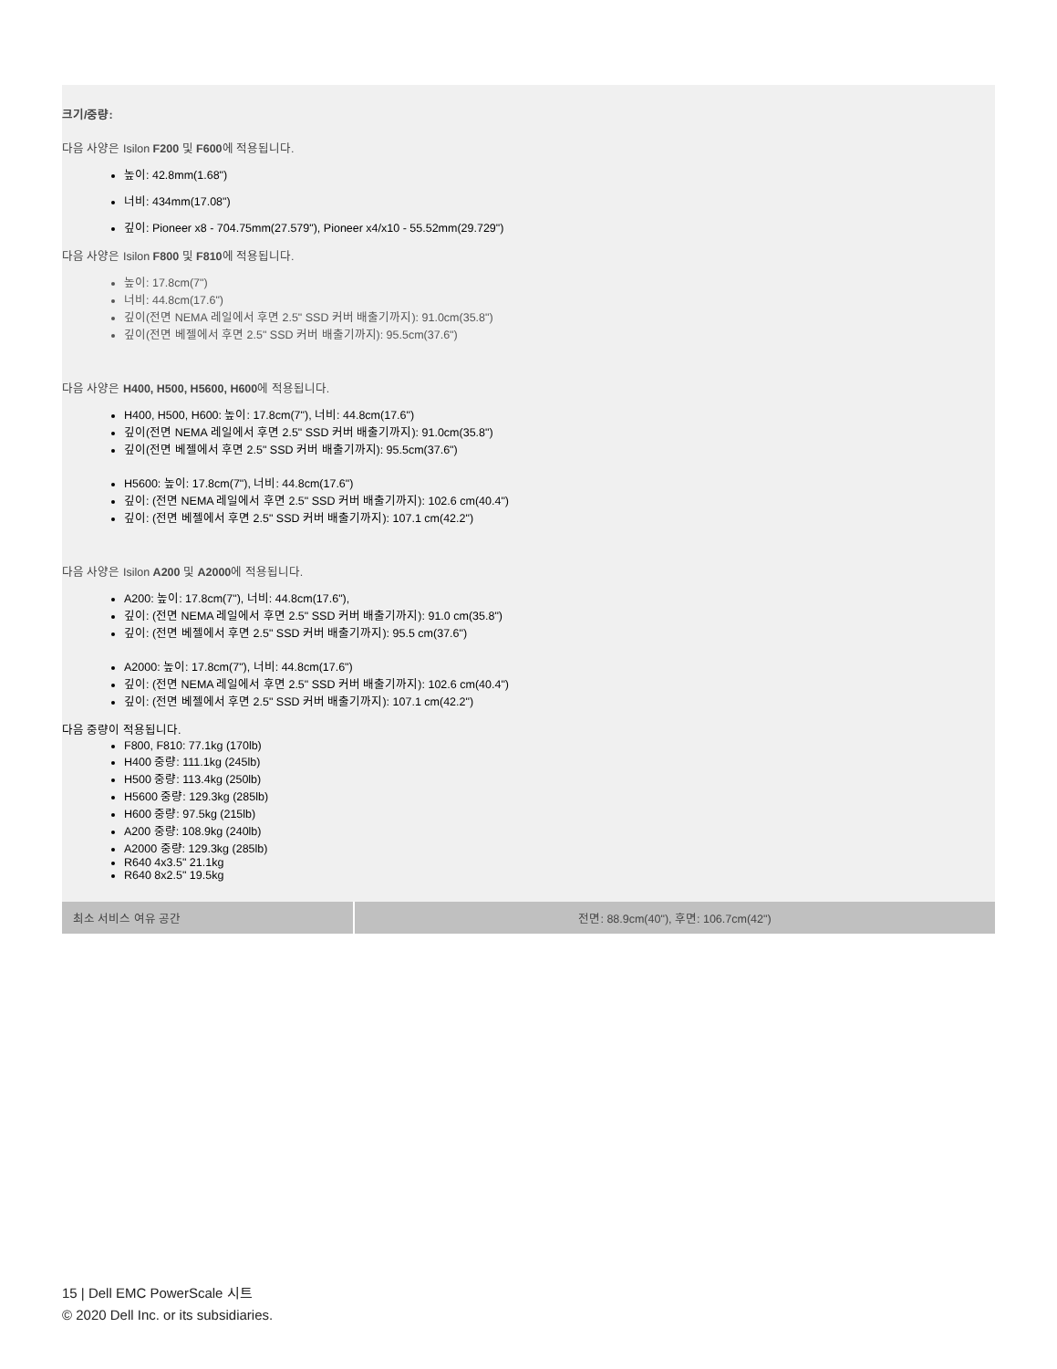크기/중량:
다음 사양은 Isilon F200 및 F600에 적용됩니다.
높이: 42.8mm(1.68")
너비: 434mm(17.08")
깊이: Pioneer x8 - 704.75mm(27.579"), Pioneer x4/x10 - 55.52mm(29.729")
다음 사양은 Isilon F800 및 F810에 적용됩니다.
높이: 17.8cm(7")
너비: 44.8cm(17.6")
깊이(전면 NEMA 레일에서 후면 2.5" SSD 커버 배출기까지): 91.0cm(35.8")
깊이(전면 베젤에서 후면 2.5" SSD 커버 배출기까지): 95.5cm(37.6")
다음 사양은 H400, H500, H5600, H600에 적용됩니다.
H400, H500, H600: 높이: 17.8cm(7"), 너비: 44.8cm(17.6")
깊이(전면 NEMA 레일에서 후면 2.5" SSD 커버 배출기까지): 91.0cm(35.8")
깊이(전면 베젤에서 후면 2.5" SSD 커버 배출기까지): 95.5cm(37.6")
H5600: 높이: 17.8cm(7"), 너비: 44.8cm(17.6")
깊이: (전면 NEMA 레일에서 후면 2.5" SSD 커버 배출기까지): 102.6 cm(40.4")
깊이: (전면 베젤에서 후면 2.5" SSD 커버 배출기까지): 107.1 cm(42.2")
다음 사양은 Isilon A200 및 A2000에 적용됩니다.
A200: 높이: 17.8cm(7"), 너비: 44.8cm(17.6"),
깊이: (전면 NEMA 레일에서 후면 2.5" SSD 커버 배출기까지): 91.0 cm(35.8")
깊이: (전면 베젤에서 후면 2.5" SSD 커버 배출기까지): 95.5 cm(37.6")
A2000: 높이: 17.8cm(7"), 너비: 44.8cm(17.6")
깊이: (전면 NEMA 레일에서 후면 2.5" SSD 커버 배출기까지): 102.6 cm(40.4")
깊이: (전면 베젤에서 후면 2.5" SSD 커버 배출기까지): 107.1 cm(42.2")
다음 중량이 적용됩니다.
F800, F810: 77.1kg (170lb)
H400 중량: 111.1kg (245lb)
H500 중량: 113.4kg (250lb)
H5600 중량: 129.3kg (285lb)
H600 중량: 97.5kg (215lb)
A200 중량: 108.9kg (240lb)
A2000 중량: 129.3kg (285lb)
R640 4x3.5" 21.1kg
R640 8x2.5" 19.5kg
| 최소 서비스 여유 공간 | 전면: 88.9cm(40"), 후면: 106.7cm(42") |
15 | Dell EMC PowerScale 시트
© 2020 Dell Inc. or its subsidiaries.